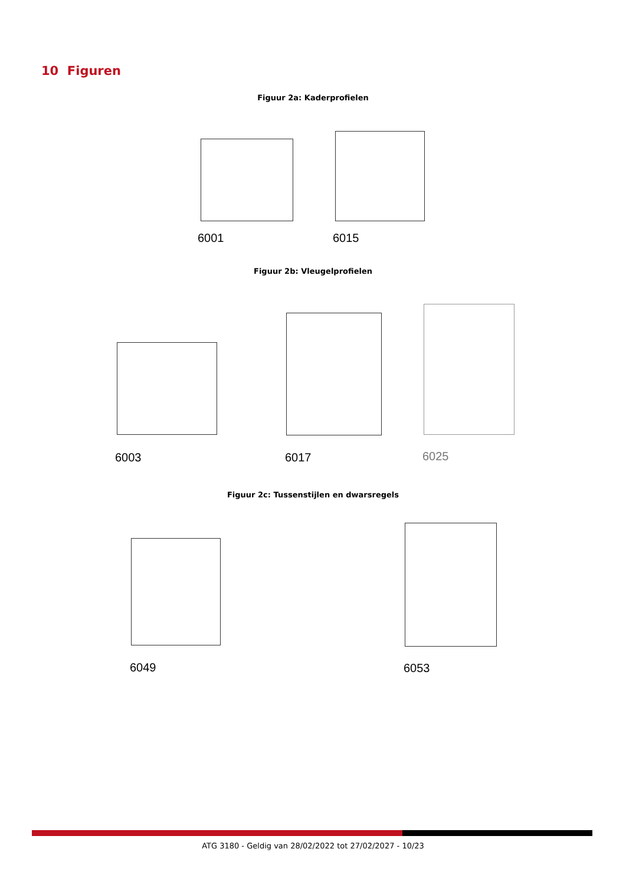10 Figuren
Figuur 2a: Kaderprofielen
6001 6015
Figuur 2b: Vleugelprofielen
6003 6017 6025
Figuur 2c: Tussenstijlen en dwarsregels
6049 6053
ATG 3180 - Geldig van 28/02/2022 tot 27/02/2027 - 10/23